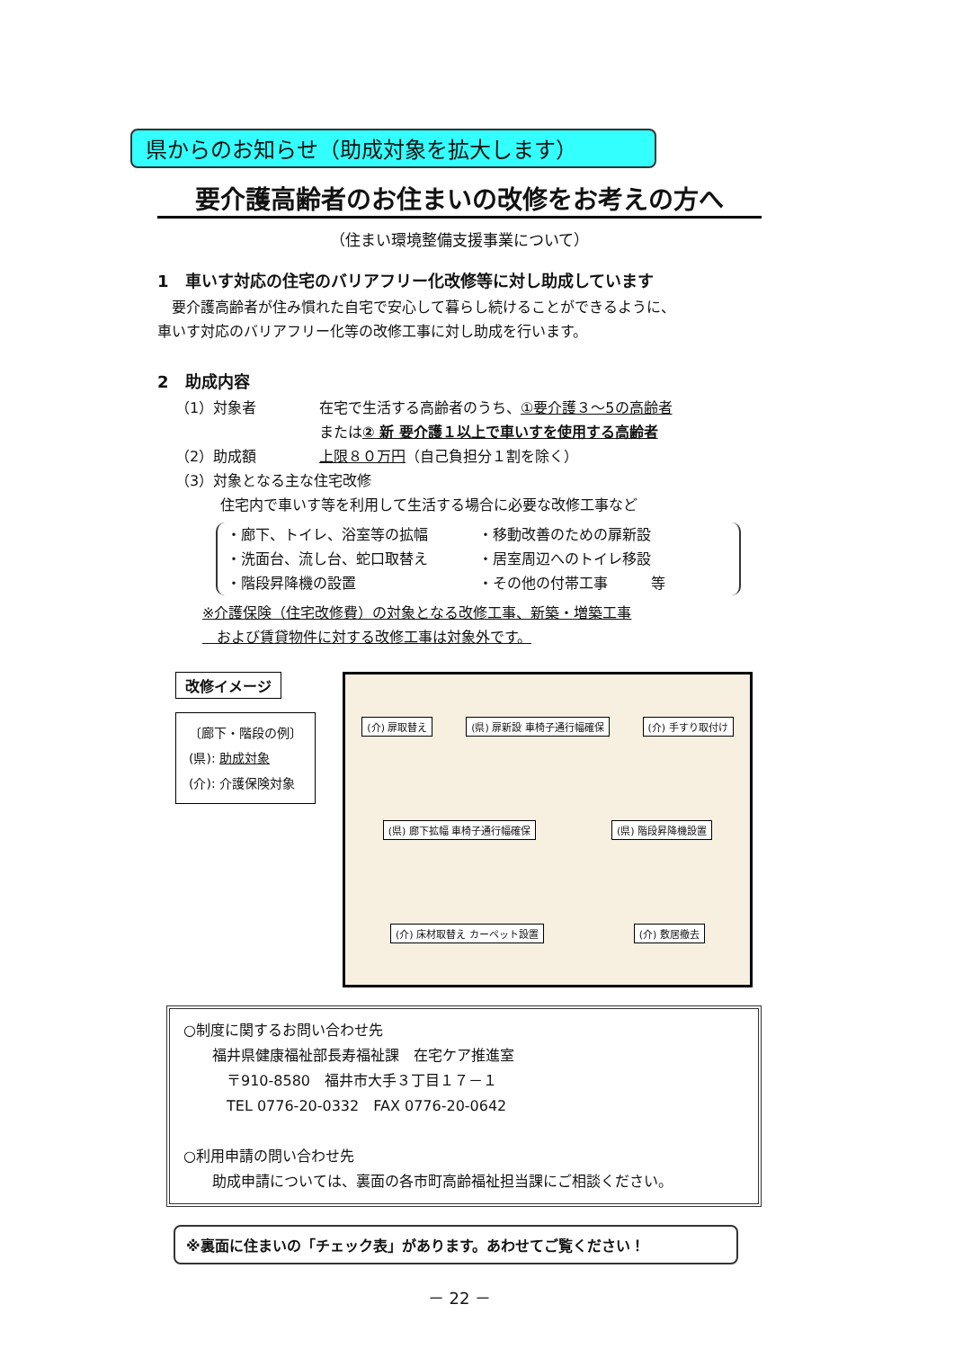県からのお知らせ（助成対象を拡大します）
要介護高齢者のお住まいの改修をお考えの方へ
（住まい環境整備支援事業について）
1　車いす対応の住宅のバリアフリー化改修等に対し助成しています
　要介護高齢者が住み慣れた自宅で安心して暮らし続けることができるように、
車いす対応のバリアフリー化等の改修工事に対し助成を行います。
2　助成内容
（1）対象者 在宅で生活する高齢者のうち、①要介護３～5の高齢者
または② 新 要介護１以上で車いすを使用する高齢者
（2）助成額 上限８０万円（自己負担分１割を除く）
（3）対象となる主な住宅改修
住宅内で車いす等を利用して生活する場合に必要な改修工事など
・廊下、トイレ、浴室等の拡幅
・移動改善のための扉新設
・洗面台、流し台、蛇口取替え
・居室周辺へのトイレ移設
・階段昇降機の設置
・その他の付帯工事　　　等
※介護保険（住宅改修費）の対象となる改修工事、新築・増築工事
　および賃貸物件に対する改修工事は対象外です。
改修イメージ
〔廊下・階段の例〕
(県): 助成対象
(介): 介護保険対象
(介) 扉取替え (県) 扉新設 車椅子通行幅確保 (介) 手すり取付け (県) 廊下拡幅 車椅子通行幅確保 (県) 階段昇降機設置 (介) 床材取替え カーペット設置 (介) 敷居撤去
○制度に関するお問い合わせ先
　　福井県健康福祉部長寿福祉課　在宅ケア推進室
　　　〒910-8580　福井市大手３丁目１７－１
　　　TEL 0776-20-0332　FAX 0776-20-0642
○利用申請の問い合わせ先
　　助成申請については、裏面の各市町高齢福祉担当課にご相談ください。
※裏面に住まいの「チェック表」があります。あわせてご覧ください！
－ 22 －